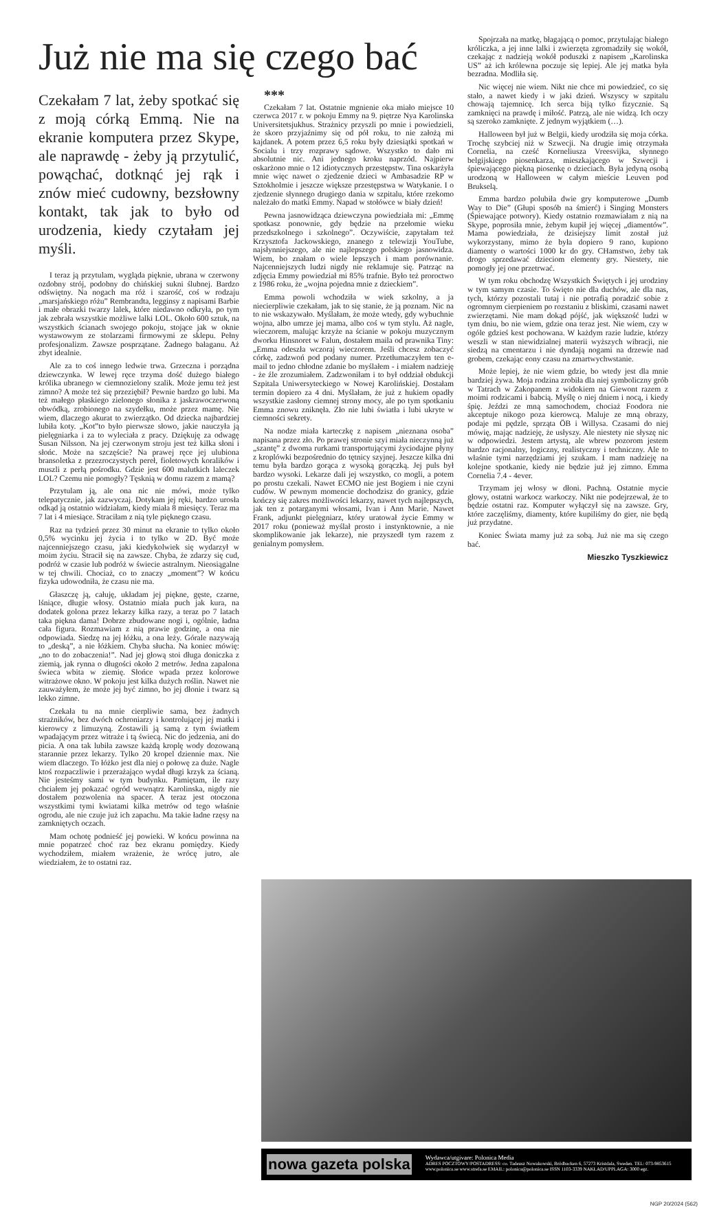Już nie ma się czego bać
Czekałam 7 lat, żeby spotkać się z moją córką Emmą. Nie na ekranie komputera przez Skype, ale naprawdę - żeby ją przytulić, powąchać, dotknąć jej rąk i znów mieć cudowny, bezsłowny kontakt, tak jak to było od urodzenia, kiedy czytałam jej myśli.
I teraz ją przytulam, wygląda pięknie, ubrana w czerwony ozdobny strój, podobny do chińskiej sukni ślubnej. Bardzo odświętny. Na nogach ma róż i szarość, coś w rodzaju „marsjańskiego różu” Rembrandta, legginsy z napisami Barbie i małe obrazki twarzy lalek, które niedawno odkryła, po tym jak zebrała wszystkie możliwe lalki LOL. Około 600 sztuk, na wszystkich ścianach swojego pokoju, stojące jak w oknie wystawowym ze stolarzami firmowymi ze sklepu. Pełny profesjonalizm. Zawsze posprzątane. Żadnego bałaganu. Aż zbyt idealnie.
Ale za to coś innego ledwie trwa. Grzeczna i porządna dziewczynka. W lewej ręce trzyma dość dużego białego królika ubranego w ciemnozielony szalik. Może jemu też jest zimno? A może też się przeziębił? Pewnie bardzo go lubi. Ma też małego płaskiego zielonego słonika z jaskrawoczerwoną obwódką, zrobionego na szydełku, może przez mamę. Nie wiem, dlaczego akurat to zwierzątko. Od dziecka najbardziej lubiła koty. „Kot”to było pierwsze słowo, jakie nauczyła ją pielęgniarka i za to wyleciała z pracy. Dziękuję za odwagę Susan Nilsson. Na jej czerwonym stroju jest też kilka słoni i słońc. Może na szczęście? Na prawej ręce jej ulubiona bransoletka z przezroczystych pereł, fioletowych koralików i muszli z perłą pośrodku. Gdzie jest 600 malutkich laleczek LOL? Czemu nie pomogły? Tęsknią w domu razem z mamą?
Przytulam ją, ale ona nic nie mówi, może tylko telepatycznie, jak zazwyczaj. Dotykam jej ręki, bardzo urosła odkąd ją ostatnio widziałam, kiedy miała 8 miesięcy. Teraz ma 7 lat i 4 miesiące. Straciłam z nią tyle pięknego czasu.
Raz na tydzień przez 30 minut na ekranie to tylko około 0,5% wycinku jej życia i to tylko w 2D. Być może najcenniejszego czasu, jaki kiedykolwiek się wydarzył w moim życiu. Stracił się na zawsze. Chyba, że zdarzy się cud, podróż w czasie lub podróż w świecie astralnym. Nieosiągalne w tej chwili. Chociaż, co to znaczy „moment”? W końcu fizyka udowodniła, że czasu nie ma.
Głaszczę ją, całuję, układam jej piękne, gęste, czarne, lśniące, długie włosy. Ostatnio miała puch jak kura, na dodatek golona przez lekarzy kilka razy, a teraz po 7 latach taka piękna dama! Dobrze zbudowane nogi i, ogólnie, ładna cała figura. Rozmawiam z nią prawie godzinę, a ona nie odpowiada. Siedzę na jej łóżku, a ona leży. Górale nazywają to „deską”, a nie łóżkiem. Chyba słucha. Na koniec mówię: „no to do zobaczenia!”. Nad jej głową stoi długa doniczka z ziemią, jak rynna o długości około 2 metrów. Jedna zapalona świeca wbita w ziemię. Słońce wpada przez kolorowe witrażowe okno. W pokoju jest kilka dużych roślin. Nawet nie zauważyłem, że może jej być zimno, bo jej dłonie i twarz są lekko zimne.
Czekała tu na mnie cierpliwie sama, bez żadnych strażników, bez dwóch ochroniarzy i kontrolującej jej matki i kierowcy z limuzyną. Zostawili ją samą z tym światłem wpadającym przez witraże i tą świecą. Nic do jedzenia, ani do picia. A ona tak lubiła zawsze każdą kroplę wody dozowaną starannie przez lekarzy. Tylko 20 kropel dziennie max. Nie wiem dlaczego. To łóżko jest dla niej o połowę za duże. Nagle ktoś rozpaczliwie i przerażająco wydał długi krzyk za ścianą. Nie jesteśmy sami w tym budynku. Pamiętam, ile razy chciałem jej pokazać ogród wewnątrz Karolinska, nigdy nie dostałem pozwolenia na spacer. A teraz jest otoczona wszystkimi tymi kwiatami kilka metrów od tego właśnie ogrodu, ale nie czuje już ich zapachu. Ma takie ładne rzęsy na zamkniętych oczach.
Mam ochotę podnieść jej powieki. W końcu powinna na mnie popatrzeć choć raz bez ekranu pomiędzy. Kiedy wychodziłem, miałem wrażenie, że wrócę jutro, ale wiedziałem, że to ostatni raz.
***
Czekałam 7 lat. Ostatnie mgnienie oka miało miejsce 10 czerwca 2017 r. w pokoju Emmy na 9. piętrze Nya Karolinska Universitetsjukhus. Strażnicy przyszli po mnie i powiedzieli, że skoro przyjaźnimy się od pół roku, to nie założą mi kajdanek. A potem przez 6,5 roku były dziesiątki spotkań w Socialu i trzy rozprawy sądowe. Wszystko to dało mi absolutnie nic. Ani jednego kroku naprzód. Najpierw oskarżono mnie o 12 idiotycznych przestępstw. Tina oskarżyła mnie więc nawet o zjedzenie dzieci w Ambasadzie RP w Sztokholmie i jeszcze większe przestępstwa w Watykanie. I o zjedzenie słynnego drugiego dania w szpitalu, które rzekomo należało do matki Emmy. Napad w stołówce w biały dzień!
Pewna jasnowidząca dziewczyna powiedziała mi: „Emmę spotkasz ponownie, gdy będzie na przełomie wieku przedszkolnego i szkolnego”. Oczywiście, zapytałam też Krzysztofa Jackowskiego, znanego z telewizji YouTube, najsłynniejszego, ale nie najlepszego polskiego jasnowidza. Wiem, bo znałam o wiele lepszych i mam porównanie. Najcenniejszych ludzi nigdy nie reklamuje się. Patrząc na zdjęcia Emmy powiedział mi 85% trafnie. Było też proroctwo z 1986 roku, że „wojna pojedna mnie z dzieckiem”.
Emma powoli wchodziła w wiek szkolny, a ja niecierpliwie czekałam, jak to się stanie, że ją poznam. Nic na to nie wskazywało. Myślałam, że może wtedy, gdy wybuchnie wojna, albo umrze jej mama, albo coś w tym stylu. Aż nagle, wieczorem, malując krzyże na ścianie w pokoju muzycznym dworku Hinsnoret w Falun, dostałem maila od prawnika Tiny: „Emma odeszła wczoraj wieczorem. Jeśli chcesz zobaczyć córkę, zadzwoń pod podany numer. Przetłumaczyłem ten e-mail to jedno chłodne zdanie bo myślałem - i miałem nadzieję - że źle zrozumiałem. Zadzwoniłam i to był oddział obdukcji Szpitala Uniwersyteckiego w Nowej Karolińskiej. Dostałam termin dopiero za 4 dni. Myślałam, że już z hukiem opadły wszystkie zasłony ciemnej strony mocy, ale po tym spotkaniu Emma znowu zniknęła. Zło nie lubi światła i lubi ukryte w ciemności sekrety.
Na nodze miała karteczkę z napisem „nieznana osoba” napisana przez zło. Po prawej stronie szyi miała nieczynną już „szantę” z dwoma rurkami transportującymi życiodajne płyny z kroplówki bezpośrednio do tętnicy szyjnej. Jeszcze kilka dni temu była bardzo gorąca z wysoką gorączką. Jej puls był bardzo wysoki. Lekarze dali jej wszystko, co mogli, a potem po prostu czekali. Nawet ECMO nie jest Bogiem i nie czyni cudów. W pewnym momencie dochodzisz do granicy, gdzie kończy się zakres możliwości lekarzy, nawet tych najlepszych, jak ten z potarganymi włosami, Ivan i Ann Marie. Nawet Frank, adjunkt pielęgniarz, który uratował życie Emmy w 2017 roku (ponieważ myślał prosto i instynktownie, a nie skomplikowanie jak lekarze), nie przyszedł tym razem z genialnym pomysłem.
Spojrzała na matkę, błagającą o pomoc, przytulając białego króliczka, a jej inne lalki i zwierzęta zgromadziły się wokół, czekając z nadzieją wokół poduszki z napisem „Karolinska US” aż ich królewna poczuje się lepiej. Ale jej matka była bezradna. Modliła się.
Nic więcej nie wiem. Nikt nie chce mi powiedzieć, co się stało, a nawet kiedy i w jaki dzień. Wszyscy w szpitalu chowają tajemnicę. Ich serca biją tylko fizycznie. Są zamknięci na prawdę i miłość. Patrzą, ale nie widzą. Ich oczy są szeroko zamknięte. Z jednym wyjątkiem (…).
Halloween był już w Belgii, kiedy urodziła się moja córka. Trochę szybciej niż w Szwecji. Na drugie imię otrzymała Cornelia, na cześć Korneliusza Vreesvijka, słynnego belgijskiego piosenkarza, mieszkającego w Szwecji i śpiewającego piękną piosenkę o dzieciach. Była jedyną osobą urodzoną w Halloween w całym mieście Leuven pod Brukselą.
Emma bardzo polubiła dwie gry komputerowe „Dumb Way to Die” (Głupi sposób na śmierć) i Singing Monsters (Śpiewające potwory). Kiedy ostatnio rozmawiałam z nią na Skype, poprosiła mnie, żebym kupił jej więcej „diamentów”. Mama powiedziała, że dzisiejszy limit został już wykorzystany, mimo że była dopiero 9 rano, kupiono diamenty o wartości 1000 kr do gry. CHamstwo, żeby tak drogo sprzedawać dzieciom elementy gry. Niestety, nie pomogły jej one przetrwać.
W tym roku obchodzę Wszystkich Świętych i jej urodziny w tym samym czasie. To święto nie dla duchów, ale dla nas, tych, którzy pozostali tutaj i nie potrafią poradzić sobie z ogromnym cierpieniem po rozstaniu z bliskimi, czasami nawet zwierzętami. Nie mam dokąd pójść, jak większość ludzi w tym dniu, bo nie wiem, gdzie ona teraz jest. Nie wiem, czy w ogóle gdzieś kest pochowana. W każdym razie ludzie, którzy weszli w stan niewidzialnej materii wyższych wibracji, nie siedzą na cmentarzu i nie dyndają nogami na drzewie nad grobem, czekając eony czasu na zmartwychwstanie.
Może lepiej, że nie wiem gdzie, bo wtedy jest dla mnie bardziej żywa. Moja rodzina zrobiła dla niej symboliczny grób w Tatrach w Zakopanem z widokiem na Giewont razem z moimi rodzicami i babcią. Myślę o niej dniem i nocą, i kiedy śpię. Jeździ ze mną samochodem, chociaż Foodora nie akceptuje nikogo poza kierowcą. Maluje ze mną obrazy, podaje mi pędzle, sprząta ÖB i Willysa. Czasami do niej mówię, mając nadzieję, że usłyszy. Ale niestety nie słyszę nic w odpowiedzi. Jestem artystą, ale wbrew pozorom jestem bardzo racjonalny, logiczny, realistyczny i techniczny. Ale to właśnie tymi narzędziami jej szukam. I mam nadzieję na kolejne spotkanie, kiedy nie będzie już jej zimno. Emma Cornelia 7.4 - 4ever.
Trzymam jej włosy w dłoni. Pachną. Ostatnie mycie głowy, ostatni warkocz warkoczy. Nikt nie podejrzewał, że to będzie ostatni raz. Komputer wyłączył się na zawsze. Gry, które zaczęliśmy, diamenty, które kupiliśmy do gier, nie będą już przydatne.
Koniec Świata mamy już za sobą. Już nie ma się czego bać.
Mieszko Tyszkiewicz
nowa gazeta polska
Wydawca/utgivare: Polonica Media
ADRES POCZTOWY/POSTADRESS: co. Tadeusz Nowakowski, Brödbacken 6, 57273 Kristdala, Sweden. TEL: 073-9853615
www.polonica.se www.strefa.se EMAIL: polonica@polonica.se ISSN 1103-3339 NAKŁAD/UPPLAGA: 3000 egz.
NGP 20/2024 (562)